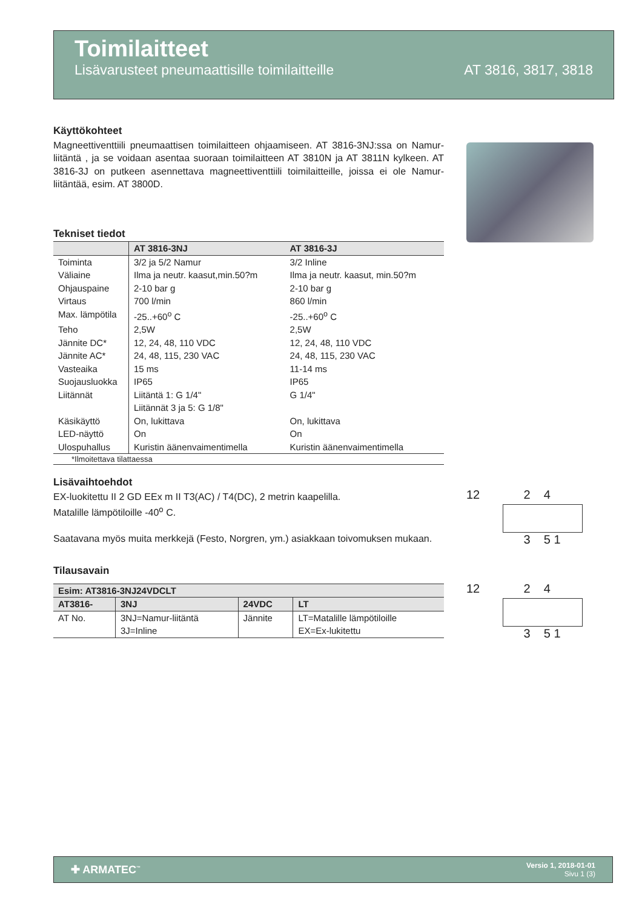Toimilaitteet
Lisävarusteet pneumaattisille toimilaitteille AT 3816, 3817, 3818
Käyttökohteet
Magneettiventtiili pneumaattisen toimilaitteen ohjaamiseen. AT 3816-3NJ:ssa on Namur-liitäntä , ja se voidaan asentaa suoraan toimilaitteen AT 3810N ja AT 3811N kylkeen. AT 3816-3J on putkeen asennettava magneettiventtiili toimilaitteille, joissa ei ole Namur-liitäntää, esim. AT 3800D.
Tekniset tiedot
| | AT 3816-3NJ | AT 3816-3J |
| --- | --- | --- |
| Toiminta | 3/2 ja 5/2 Namur | 3/2 Inline |
| Väliaine | Ilma ja neutr. kaasut,min.50?m | Ilma ja neutr. kaasut, min.50?m |
| Ohjauspaine | 2-10 bar g | 2-10 bar g |
| Virtaus | 700 l/min | 860 l/min |
| Max. lämpötila | -25..+60<sup>o</sup> C | -25..+60<sup>o</sup> C |
| Teho | 2,5W | 2,5W |
| Jännite DC* | 12, 24, 48, 110 VDC | 12, 24, 48, 110 VDC |
| Jännite AC* | 24, 48, 115, 230 VAC | 24, 48, 115, 230 VAC |
| Vasteaika | 15 ms | 11-14 ms |
| Suojausluokka | IP65 | IP65 |
| Liitännät | Liitäntä 1: G 1/4" Liitännät 3 ja 5: G 1/8" | G 1/4" |
| Käsikäyttö | On, lukittava | On, lukittava |
| LED-näyttö | On | On |
| Ulospuhallus | Kuristin äänenvaimentimella | Kuristin äänenvaimentimella |
| *Ilmoitettava tilattaessa | | |
Lisävaihtoehdot
EX-luokitettu II 2 GD EEx m II T3(AC) / T4(DC), 2 metrin kaapelilla.
Matalille lämpötiloille -40<sup>o</sup> C.
Saatavana myös muita merkkejä (Festo, Norgren, ym.) asiakkaan toivomuksen mukaan.
Tilausavain
| Esim: AT3816-3NJ24VDCLT | | | |
| --- | --- | --- | --- |
| AT3816- | 3NJ | 24VDC | LT |
| AT No. | 3NJ=Namur-liitäntä 3J=Inline | Jännite | LT=Matalille lämpötiloille EX=Ex-lukitettu |
12 2 4
3 5 1
12 2 4
3 5 1
✚ ARMATEC<sup>™</sup> Versio 1, 2018-01-01
Sivu 1 (3)